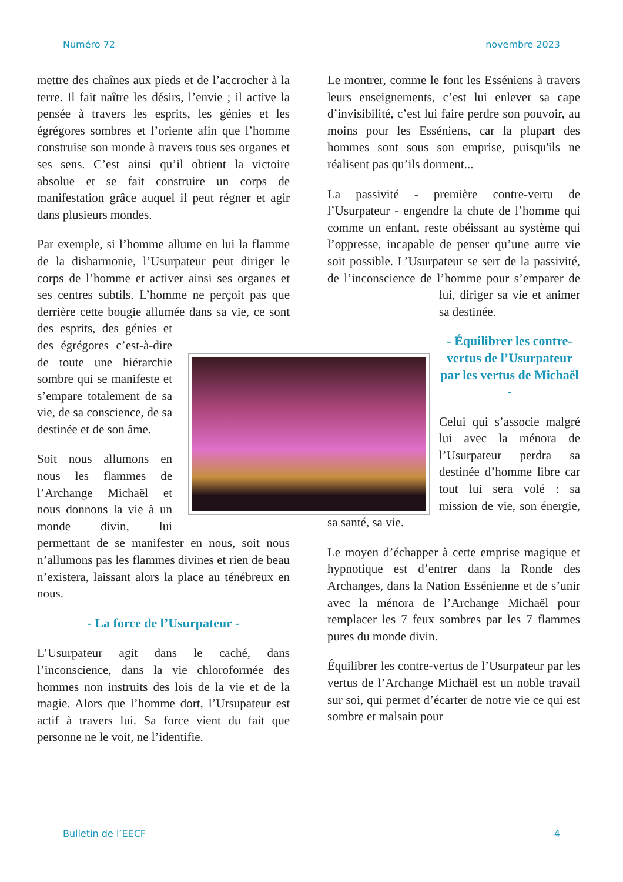Numéro 72 novembre 2023
mettre des chaînes aux pieds et de l’accrocher à la terre. Il fait naître les désirs, l’envie ; il active la pensée à travers les esprits, les génies et les égrégores sombres et l’oriente afin que l’homme construise son monde à travers tous ses organes et ses sens. C’est ainsi qu’il obtient la victoire absolue et se fait construire un corps de manifestation grâce auquel il peut régner et agir dans plusieurs mondes.
Par exemple, si l’homme allume en lui la flamme de la disharmonie, l’Usurpateur peut diriger le corps de l’homme et activer ainsi ses organes et ses centres subtils. L’homme ne perçoit pas que derrière cette bougie allumée dans sa vie, ce sont des esprits, des génies et des égrégores c’est-à-dire de toute une hiérarchie sombre qui se manifeste et s’empare totalement de sa vie, de sa conscience, de sa destinée et de son âme.
Soit nous allumons en nous les flammes de l’Archange Michaël et nous donnons la vie à un monde divin, lui permettant de se manifester en nous, soit nous n’allumons pas les flammes divines et rien de beau n’existera, laissant alors la place au ténébreux en nous.
- La force de l’Usurpateur -
L’Usurpateur agit dans le caché, dans l’inconscience, dans la vie chloroformée des hommes non instruits des lois de la vie et de la magie. Alors que l’homme dort, l’Ursupateur est actif à travers lui. Sa force vient du fait que personne ne le voit, ne l’identifie.
Le montrer, comme le font les Esséniens à travers leurs enseignements, c’est lui enlever sa cape d’invisibilité, c’est lui faire perdre son pouvoir, au moins pour les Esséniens, car la plupart des hommes sont sous son emprise, puisqu'ils ne réalisent pas qu’ils dorment...
La passivité - première contre-vertu de l’Usurpateur - engendre la chute de l’homme qui comme un enfant, reste obéissant au système qui l’oppresse, incapable de penser qu’une autre vie soit possible. L’Usurpateur se sert de la passivité, de l’inconscience de l’homme pour s’emparer de lui, diriger sa vie et animer sa destinée.
- Équilibrer les contre-vertus de l’Usurpateur par les vertus de Michaël -
Celui qui s’associe malgré lui avec la ménora de l’Usurpateur perdra sa destinée d’homme libre car tout lui sera volé : sa mission de vie, son énergie, sa santé, sa vie.
Le moyen d’échapper à cette emprise magique et hypnotique est d’entrer dans la Ronde des Archanges, dans la Nation Essénienne et de s’unir avec la ménora de l’Archange Michaël pour remplacer les 7 feux sombres par les 7 flammes pures du monde divin.
Équilibrer les contre-vertus de l’Usurpateur par les vertus de l’Archange Michaël est un noble travail sur soi, qui permet d’écarter de notre vie ce qui est sombre et malsain pour
Bulletin de l’EECF 4